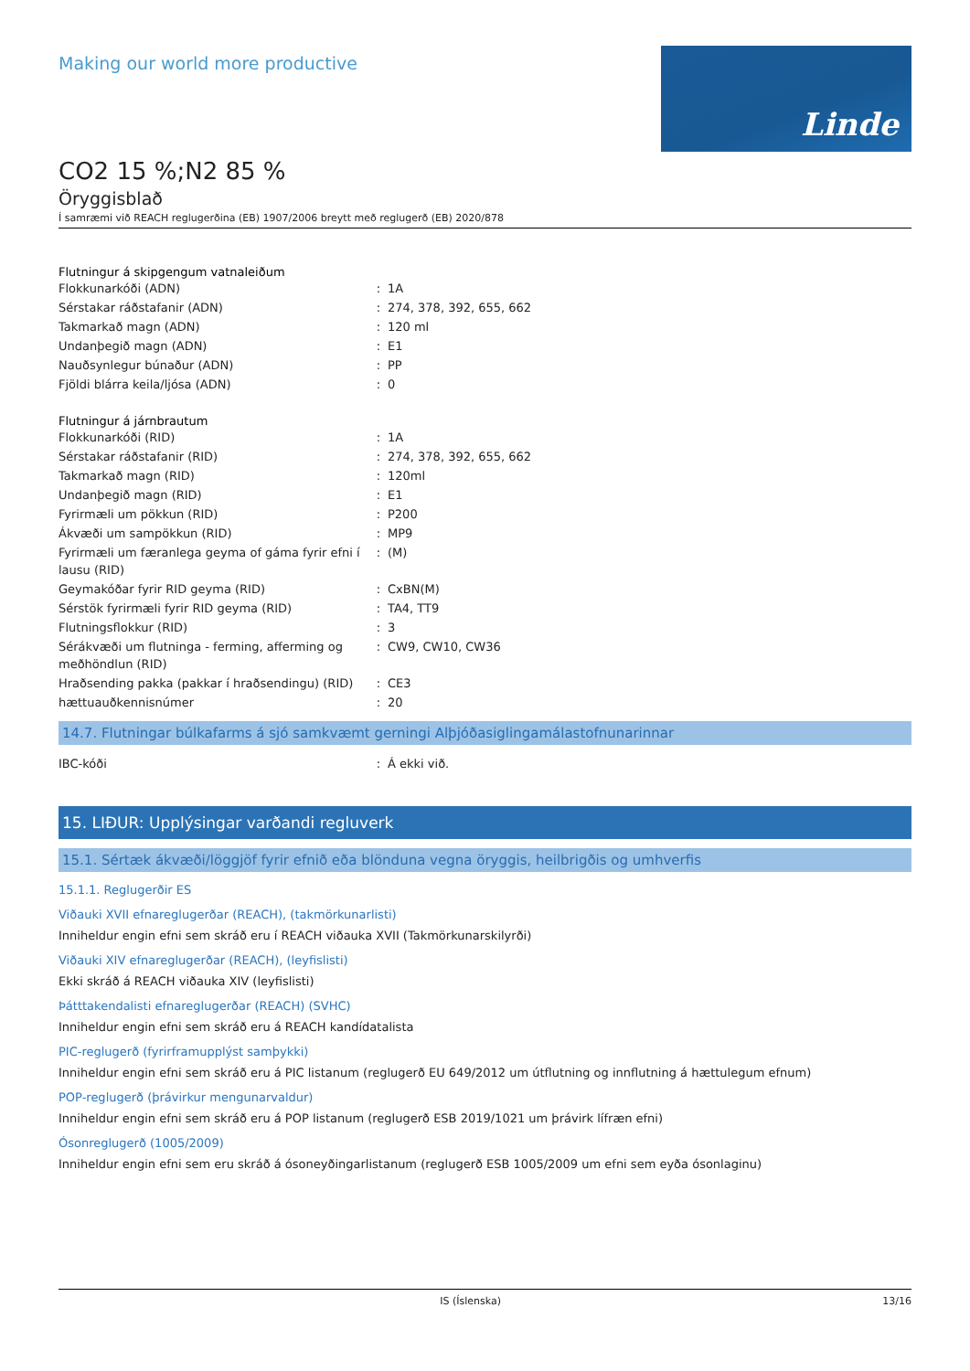Making our world more productive
Linde
CO2 15 %;N2 85 %
Öryggisblað
Í samræmi við REACH reglugerðina (EB) 1907/2006 breytt með reglugerð (EB) 2020/878
Flutningur á skipgengum vatnaleiðum
| Flokkunarkóði (ADN) | : | 1A |
| Sérstakar ráðstafanir (ADN) | : | 274, 378, 392, 655, 662 |
| Takmarkað magn (ADN) | : | 120 ml |
| Undanþegið magn (ADN) | : | E1 |
| Nauðsynlegur búnaður (ADN) | : | PP |
| Fjöldi blárra keila/ljósa (ADN) | : | 0 |
Flutningur á járnbrautum
| Flokkunarkóði (RID) | : | 1A |
| Sérstakar ráðstafanir (RID) | : | 274, 378, 392, 655, 662 |
| Takmarkað magn (RID) | : | 120ml |
| Undanþegið magn (RID) | : | E1 |
| Fyrirmæli um pökkun (RID) | : | P200 |
| Ákvæði um sampökkun (RID) | : | MP9 |
| Fyrirmæli um færanlega geyma of gáma fyrir efni í lausu (RID) | : | (M) |
| Geymakóðar fyrir RID geyma (RID) | : | CxBN(M) |
| Sérstök fyrirmæli fyrir RID geyma (RID) | : | TA4, TT9 |
| Flutningsflokkur (RID) | : | 3 |
| Sérákvæði um flutninga - ferming, afferming og meðhöndlun (RID) | : | CW9, CW10, CW36 |
| Hraðsending pakka (pakkar í hraðsendingu) (RID) | : | CE3 |
| hættuauðkennisnúmer | : | 20 |
14.7. Flutningar búlkafarms á sjó samkvæmt gerningi Alþjóðasiglingamálastofnunarinnar
| IBC-kóði | : | Á ekki við. |
15. LIÐUR: Upplýsingar varðandi regluverk
15.1. Sértæk ákvæði/löggjöf fyrir efnið eða blönduna vegna öryggis, heilbrigðis og umhverfis
15.1.1. Reglugerðir ES
Viðauki XVII efnareglugerðar (REACH), (takmörkunarlisti)
Inniheldur engin efni sem skráð eru í REACH viðauka XVII (Takmörkunarskilyrði)
Viðauki XIV efnareglugerðar (REACH), (leyfislisti)
Ekki skráð á REACH viðauka XIV (leyfislisti)
Þátttakendalisti efnareglugerðar (REACH) (SVHC)
Inniheldur engin efni sem skráð eru á REACH kandídatalista
PIC-reglugerð (fyrirframupplýst samþykki)
Inniheldur engin efni sem skráð eru á PIC listanum (reglugerð EU 649/2012 um útflutning og innflutning á hættulegum efnum)
POP-reglugerð (þrávirkur mengunarvaldur)
Inniheldur engin efni sem skráð eru á POP listanum (reglugerð ESB 2019/1021 um þrávirk lífræn efni)
Ósonreglugerð (1005/2009)
Inniheldur engin efni sem eru skráð á ósoneyðingarlistanum (reglugerð ESB 1005/2009 um efni sem eyða ósonlaginu)
IS (Íslenska) 13/16